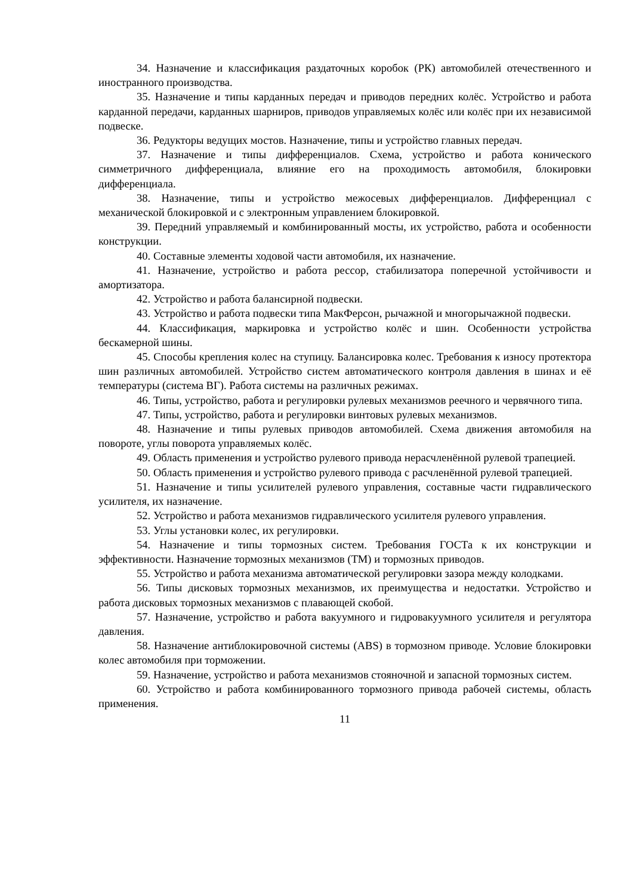34. Назначение и классификация раздаточных коробок (РК) автомобилей отечественного и иностранного производства.
35. Назначение и типы карданных передач и приводов передних колёс. Устройство и работа карданной передачи, карданных шарниров, приводов управляемых колёс или колёс при их независимой подвеске.
36. Редукторы ведущих мостов. Назначение, типы и устройство главных передач.
37. Назначение и типы дифференциалов. Схема, устройство и работа конического симметричного дифференциала, влияние его на проходимость автомобиля, блокировки дифференциала.
38. Назначение, типы и устройство межосевых дифференциалов. Дифференциал с механической блокировкой и с электронным управлением блокировкой.
39. Передний управляемый и комбинированный мосты, их устройство, работа и особенности конструкции.
40. Составные элементы ходовой части автомобиля, их назначение.
41. Назначение, устройство и работа рессор, стабилизатора поперечной устойчивости и амортизатора.
42. Устройство и работа балансирной подвески.
43. Устройство и работа подвески типа МакФерсон, рычажной и многорычажной подвески.
44. Классификация, маркировка и устройство колёс и шин. Особенности устройства бескамерной шины.
45. Способы крепления колес на ступицу. Балансировка колес. Требования к износу протектора шин различных автомобилей. Устройство систем автоматического контроля давления в шинах и её температуры (система ВГ). Работа системы на различных режимах.
46. Типы, устройство, работа и регулировки рулевых механизмов реечного и червячного типа.
47. Типы, устройство, работа и регулировки винтовых рулевых механизмов.
48. Назначение и типы рулевых приводов автомобилей. Схема движения автомобиля на повороте, углы поворота управляемых колёс.
49. Область применения и устройство рулевого привода нерасчленённой рулевой трапецией.
50. Область применения и устройство рулевого привода с расчленённой рулевой трапецией.
51. Назначение и типы усилителей рулевого управления, составные части гидравлического усилителя, их назначение.
52. Устройство и работа механизмов гидравлического усилителя рулевого управления.
53. Углы установки колес, их регулировки.
54. Назначение и типы тормозных систем. Требования ГОСТа к их конструкции и эффективности. Назначение тормозных механизмов (ТМ) и тормозных приводов.
55. Устройство и работа механизма автоматической регулировки зазора между колодками.
56. Типы дисковых тормозных механизмов, их преимущества и недостатки. Устройство и работа дисковых тормозных механизмов с плавающей скобой.
57. Назначение, устройство и работа вакуумного и гидровакуумного усилителя и регулятора давления.
58. Назначение антиблокировочной системы (ABS) в тормозном приводе. Условие блокировки колес автомобиля при торможении.
59. Назначение, устройство и работа механизмов стояночной и запасной тормозных систем.
60. Устройство и работа комбинированного тормозного привода рабочей системы, область применения.
11